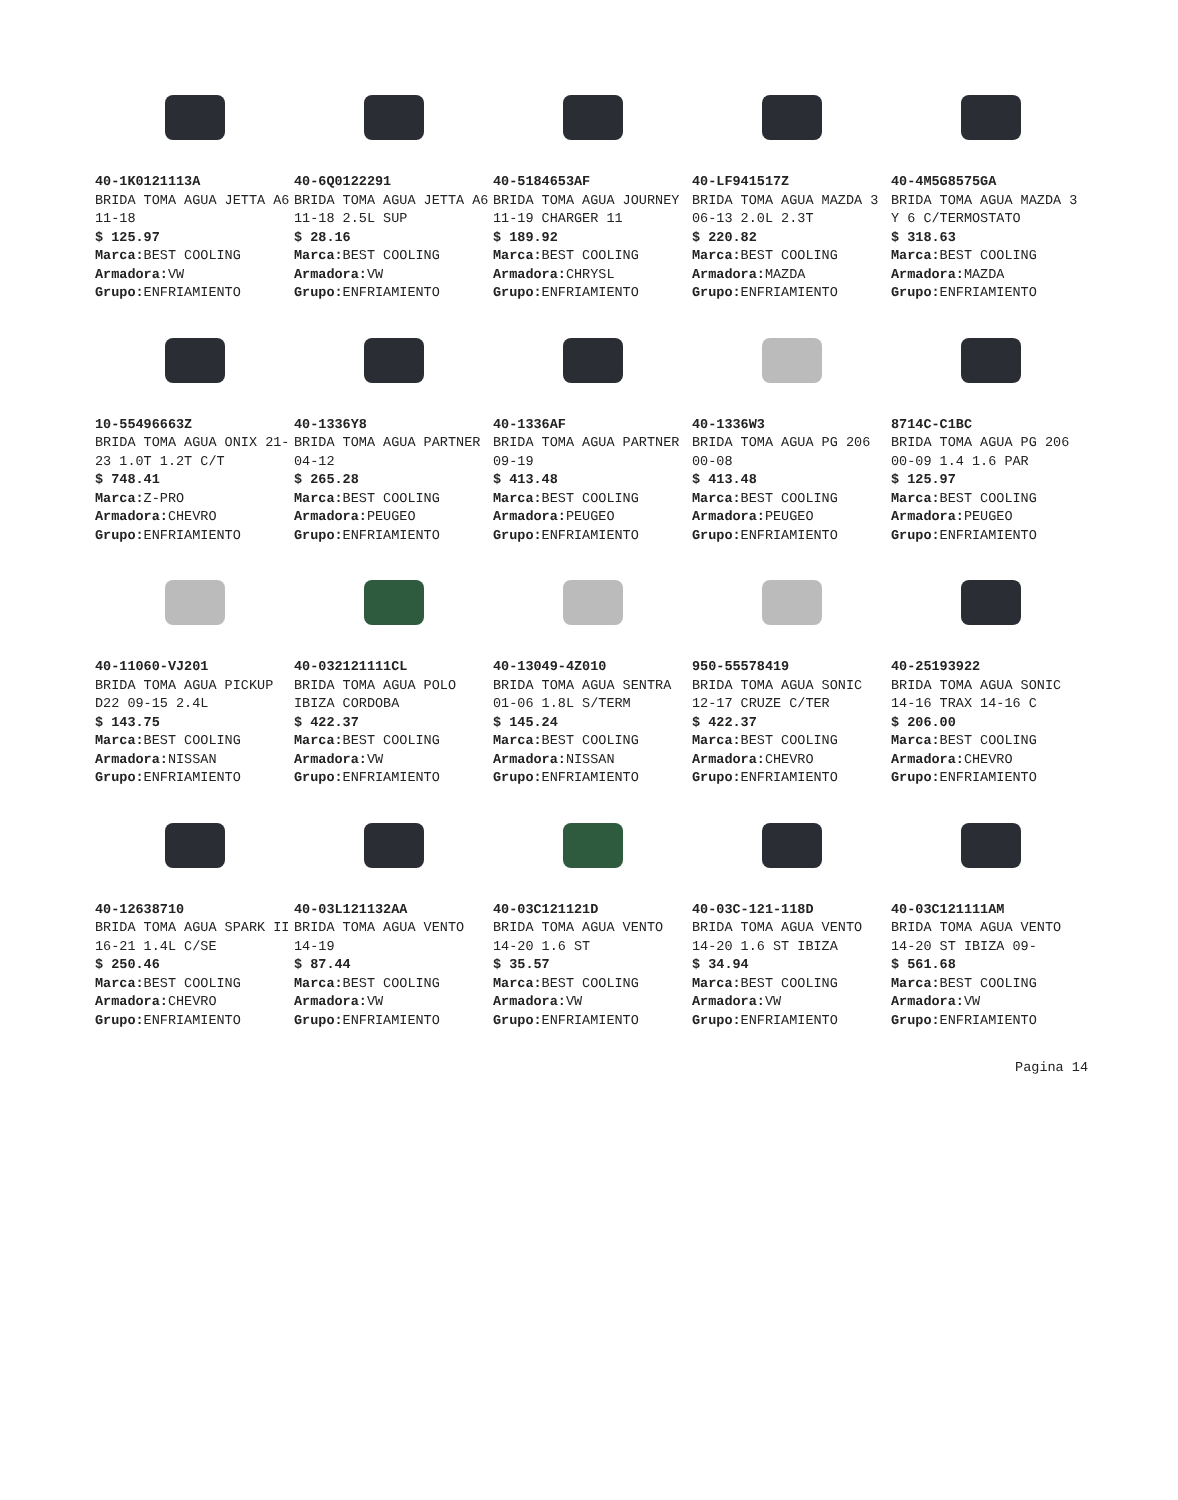40-1K0121113A
BRIDA TOMA AGUA JETTA A6 11-18
$ 125.97
Marca: BEST COOLING
Armadora: VW
Grupo: ENFRIAMIENTO
40-6Q0122291
BRIDA TOMA AGUA JETTA A6 11-18 2.5L SUP
$ 28.16
Marca: BEST COOLING
Armadora: VW
Grupo: ENFRIAMIENTO
40-5184653AF
BRIDA TOMA AGUA JOURNEY 11-19 CHARGER 11
$ 189.92
Marca: BEST COOLING
Armadora: CHRYSL
Grupo: ENFRIAMIENTO
40-LF941517Z
BRIDA TOMA AGUA MAZDA 3 06-13 2.0L 2.3T
$ 220.82
Marca: BEST COOLING
Armadora: MAZDA
Grupo: ENFRIAMIENTO
40-4M5G8575GA
BRIDA TOMA AGUA MAZDA 3 Y 6 C/TERMOSTATO
$ 318.63
Marca: BEST COOLING
Armadora: MAZDA
Grupo: ENFRIAMIENTO
10-55496663Z
BRIDA TOMA AGUA ONIX 21-23 1.0T 1.2T C/T
$ 748.41
Marca: Z-PRO
Armadora: CHEVRO
Grupo: ENFRIAMIENTO
40-1336Y8
BRIDA TOMA AGUA PARTNER 04-12
$ 265.28
Marca: BEST COOLING
Armadora: PEUGEO
Grupo: ENFRIAMIENTO
40-1336AF
BRIDA TOMA AGUA PARTNER 09-19
$ 413.48
Marca: BEST COOLING
Armadora: PEUGEO
Grupo: ENFRIAMIENTO
40-1336W3
BRIDA TOMA AGUA PG 206 00-08
$ 413.48
Marca: BEST COOLING
Armadora: PEUGEO
Grupo: ENFRIAMIENTO
8714C-C1BC
BRIDA TOMA AGUA PG 206 00-09 1.4 1.6 PAR
$ 125.97
Marca: BEST COOLING
Armadora: PEUGEO
Grupo: ENFRIAMIENTO
40-11060-VJ201
BRIDA TOMA AGUA PICKUP D22 09-15 2.4L
$ 143.75
Marca: BEST COOLING
Armadora: NISSAN
Grupo: ENFRIAMIENTO
40-032121111CL
BRIDA TOMA AGUA POLO IBIZA CORDOBA
$ 422.37
Marca: BEST COOLING
Armadora: VW
Grupo: ENFRIAMIENTO
40-13049-4Z010
BRIDA TOMA AGUA SENTRA 01-06 1.8L S/TERM
$ 145.24
Marca: BEST COOLING
Armadora: NISSAN
Grupo: ENFRIAMIENTO
950-55578419
BRIDA TOMA AGUA SONIC 12-17 CRUZE C/TER
$ 422.37
Marca: BEST COOLING
Armadora: CHEVRO
Grupo: ENFRIAMIENTO
40-25193922
BRIDA TOMA AGUA SONIC 14-16 TRAX 14-16 C
$ 206.00
Marca: BEST COOLING
Armadora: CHEVRO
Grupo: ENFRIAMIENTO
40-12638710
BRIDA TOMA AGUA SPARK II 16-21 1.4L C/SE
$ 250.46
Marca: BEST COOLING
Armadora: CHEVRO
Grupo: ENFRIAMIENTO
40-03L121132AA
BRIDA TOMA AGUA VENTO 14-19
$ 87.44
Marca: BEST COOLING
Armadora: VW
Grupo: ENFRIAMIENTO
40-03C121121D
BRIDA TOMA AGUA VENTO 14-20 1.6 ST
$ 35.57
Marca: BEST COOLING
Armadora: VW
Grupo: ENFRIAMIENTO
40-03C-121-118D
BRIDA TOMA AGUA VENTO 14-20 1.6 ST IBIZA
$ 34.94
Marca: BEST COOLING
Armadora: VW
Grupo: ENFRIAMIENTO
40-03C121111AM
BRIDA TOMA AGUA VENTO 14-20 ST IBIZA 09-
$ 561.68
Marca: BEST COOLING
Armadora: VW
Grupo: ENFRIAMIENTO
Pagina 14